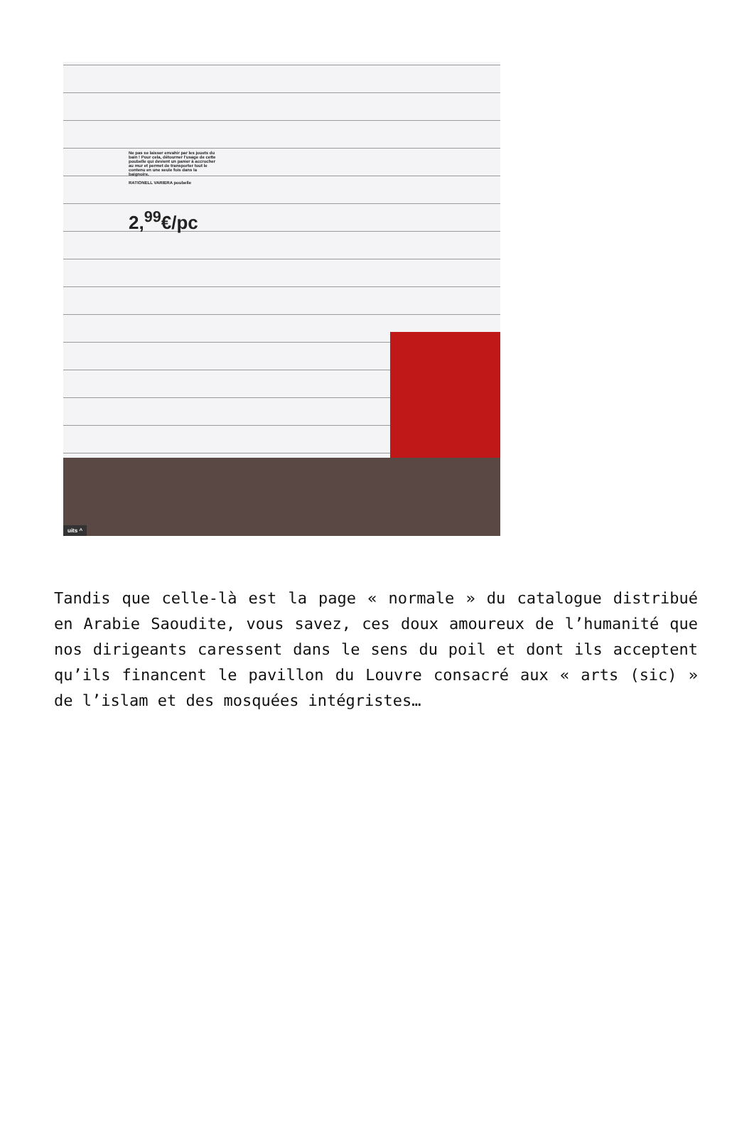Ne pas se laisser envahir par les jouets du bain ! Pour cela, détourner l'usage de cette poubelle qui devient un panier à accrocher au mur et permet de transporter tout le contenu en une seule fois dans la baignoire.
RATIONELL VARIERA poubelle
2,<sup>99</sup>€/pc
uits ^
Tandis que celle-là est la page « normale » du catalogue distribué en Arabie Saoudite, vous savez, ces doux amoureux de l’humanité que nos dirigeants caressent dans le sens du poil et dont ils acceptent qu’ils financent le pavillon du Louvre consacré aux « arts (sic) » de l’islam et des mosquées intégristes…